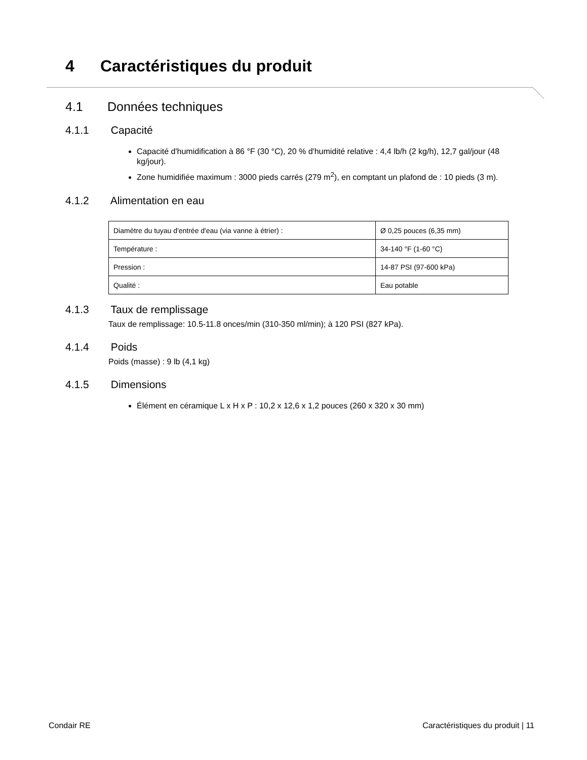4 Caractéristiques du produit
4.1 Données techniques
4.1.1 Capacité
Capacité d'humidification à 86 °F (30 °C), 20 % d'humidité relative : 4,4 lb/h (2 kg/h), 12,7 gal/jour (48 kg/jour).
Zone humidifiée maximum : 3000 pieds carrés (279 m<sup>2</sup>), en comptant un plafond de : 10 pieds (3 m).
4.1.2 Alimentation en eau
| Diamètre du tuyau d'entrée d'eau (via vanne à étrier) : | Ø 0,25 pouces (6,35 mm) |
| Température : | 34-140 °F (1-60 °C) |
| Pression : | 14-87 PSI (97-600 kPa) |
| Qualité : | Eau potable |
4.1.3 Taux de remplissage
Taux de remplissage: 10.5-11.8 onces/min (310-350 ml/min); à 120 PSI (827 kPa).
4.1.4 Poids
Poids (masse) : 9 lb (4,1 kg)
4.1.5 Dimensions
Élément en céramique L x H x P : 10,2 x 12,6 x 1,2 pouces (260 x 320 x 30 mm)
Condair RE Caractéristiques du produit | 11